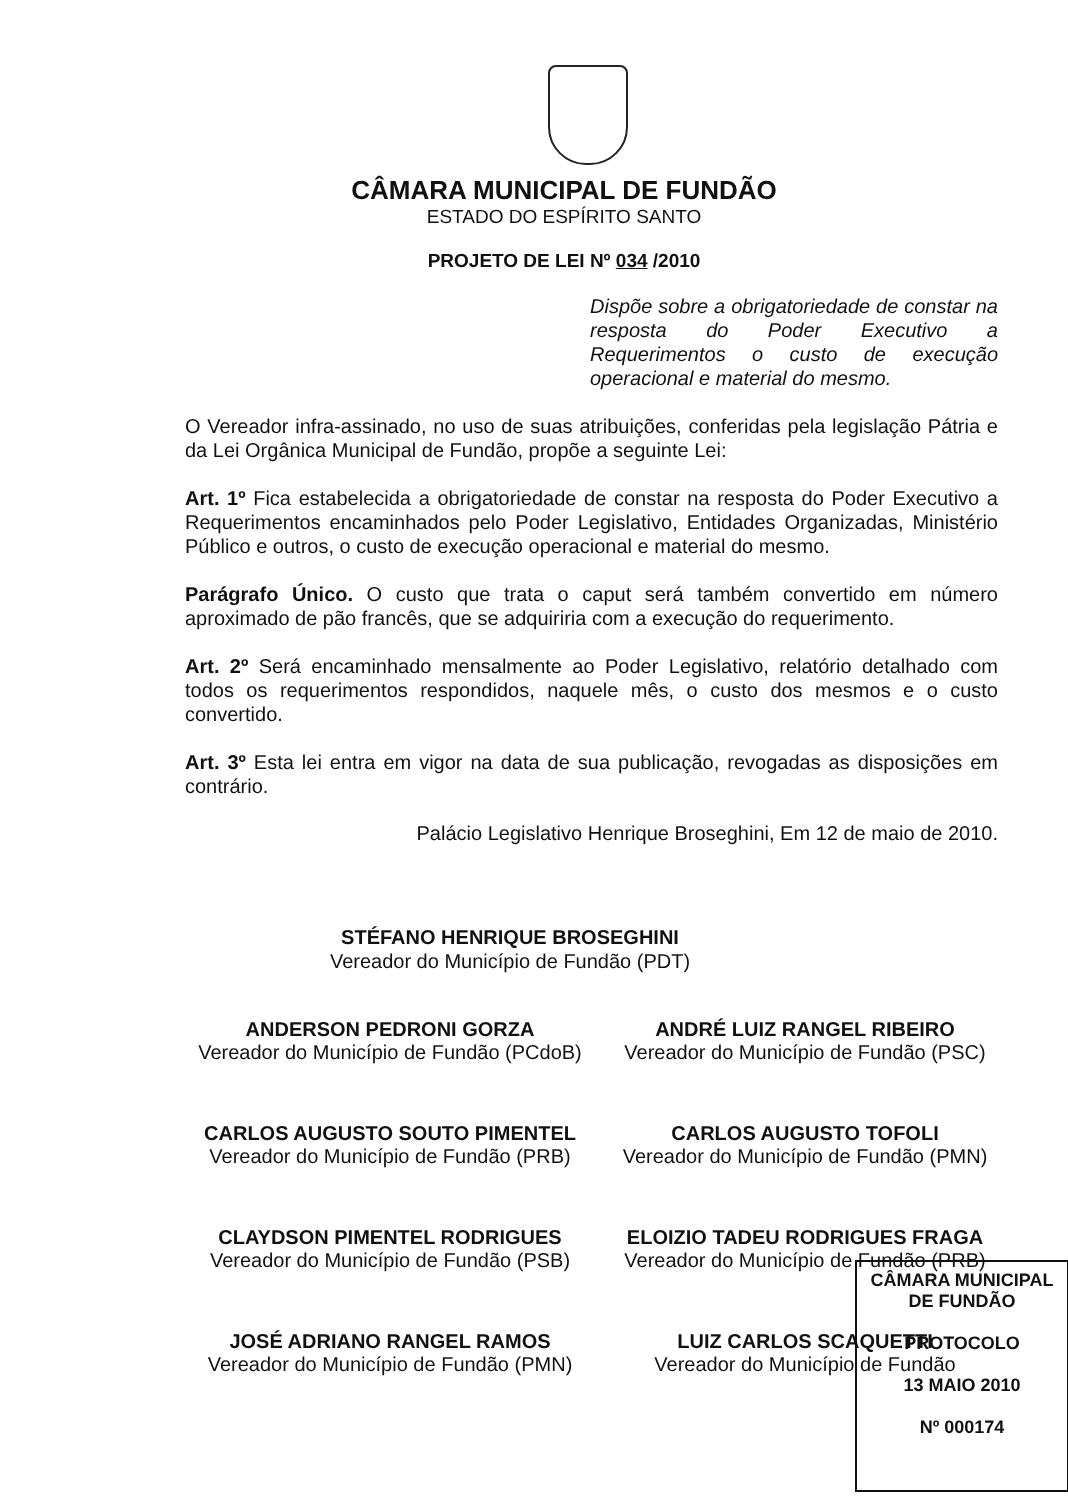CÂMARA MUNICIPAL DE FUNDÃO
ESTADO DO ESPÍRITO SANTO
PROJETO DE LEI Nº 034 /2010
Dispõe sobre a obrigatoriedade de constar na resposta do Poder Executivo a Requerimentos o custo de execução operacional e material do mesmo.
O Vereador infra-assinado, no uso de suas atribuições, conferidas pela legislação Pátria e da Lei Orgânica Municipal de Fundão, propõe a seguinte Lei:
Art. 1º Fica estabelecida a obrigatoriedade de constar na resposta do Poder Executivo a Requerimentos encaminhados pelo Poder Legislativo, Entidades Organizadas, Ministério Público e outros, o custo de execução operacional e material do mesmo.
Parágrafo Único. O custo que trata o caput será também convertido em número aproximado de pão francês, que se adquiriria com a execução do requerimento.
Art. 2º Será encaminhado mensalmente ao Poder Legislativo, relatório detalhado com todos os requerimentos respondidos, naquele mês, o custo dos mesmos e o custo convertido.
Art. 3º Esta lei entra em vigor na data de sua publicação, revogadas as disposições em contrário.
Palácio Legislativo Henrique Broseghini, Em 12 de maio de 2010.
STÉFANO HENRIQUE BROSEGHINI
Vereador do Município de Fundão (PDT)
ANDERSON PEDRONI GORZA
Vereador do Município de Fundão (PCdoB)
ANDRÉ LUIZ RANGEL RIBEIRO
Vereador do Município de Fundão (PSC)
CARLOS AUGUSTO SOUTO PIMENTEL
Vereador do Município de Fundão (PRB)
CARLOS AUGUSTO TOFOLI
Vereador do Município de Fundão (PMN)
CLAYDSON PIMENTEL RODRIGUES
Vereador do Município de Fundão (PSB)
ELOIZIO TADEU RODRIGUES FRAGA
Vereador do Município de Fundão (PRB)
JOSÉ ADRIANO RANGEL RAMOS
Vereador do Município de Fundão (PMN)
LUIZ CARLOS SCAQUETTI
Vereador do Município de Fundão
CÂMARA MUNICIPAL
DE FUNDÃO
PROTOCOLO
13 MAIO 2010
Nº 000174